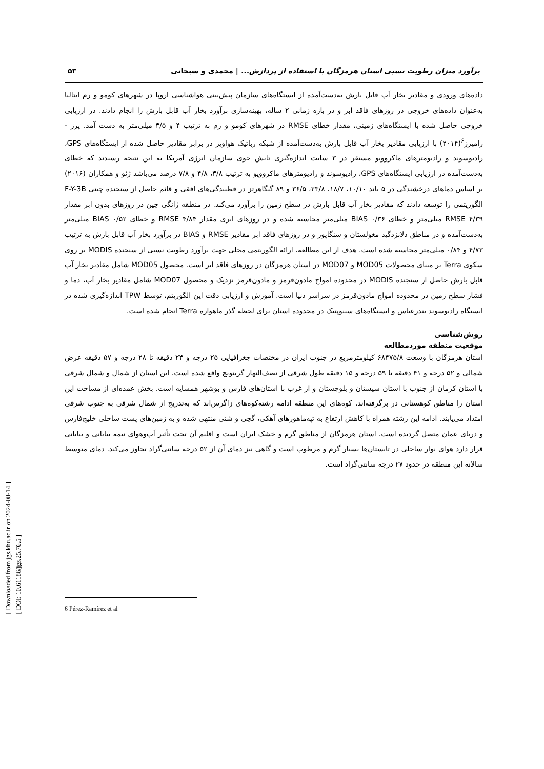[ Downloaded from jgs.khu.ac.ir on 2024-08-14 ]
[ DOI: 10.61186/jgs.25.76.5 ]
برآورد میزان رطوبت نسبی استان هرمزگان با استفاده از پردازش... | محمدی و سبحانی ۵۳
داده‌های ورودی و مقادیر بخار آب قابل بارش به‌دست‌آمده از ایستگاه‌های سازمان پیش‌بینی هواشناسی اروپا در شهرهای کومو و رم ایتالیا به‌عنوان داده‌های خروجی در روزهای فاقد ابر و در بازه زمانی ۲ ساله، بهینه‌سازی برآورد بخار آب قابل بارش را انجام دادند. در ارزیابی خروجی حاصل شده با ایستگاه‌های زمینی، مقدار خطای RMSE در شهرهای کومو و رم به ترتیب ۴ و ۳/۵ میلی‌متر به دست آمد. پرز - رامیرز<sup>۶</sup>(۲۰۱۴) با ارزیابی مقادیر بخار آب قابل بارش به‌دست‌آمده از شبکه رباتیک هواویز در برابر مقادیر حاصل شده از ایستگاه‌های GPS، رادیوسوند و رادیومترهای ماکروویو مستقر در ۳ سایت اندازه‌گیری تابش جوی سازمان انرژی آمریکا به این نتیجه رسیدند که خطای به‌دست‌آمده در ارزیابی ایستگاه‌های GPS، رادیوسوند و رادیومترهای ماکروویو به ترتیب ۳/۸، ۴/۸ و ۷/۸ درصد می‌باشد ژئو و همکاران (۲۰۱۶) بر اساس دماهای درخشندگی در ۵ باند ۱۰/۱۰، ۱۸/۷، ۲۳/۸، ۳۶/۵ و ۸۹ گیگاهرتز در قطبیدگی‌های افقی و قائم حاصل از سنجنده چینی F-Y-3B الگوریتمی را توسعه دادند که مقادیر بخار آب قابل بارش در سطح زمین را برآورد می‌کند. در منطقه ژانگی چین در روزهای بدون ابر مقدار RMSE ۴/۳۹ میلی‌متر و خطای BIAS ۰/۳۶ میلی‌متر محاسبه شده و در روزهای ابری مقدار RMSE ۴/۸۴ و خطای BIAS ۰/۵۲ میلی‌متر به‌دست‌آمده و در مناطق دلانزدگید مغولستان و سنگاپور و در روزهای فاقد ابر مقادیر RMSE و BIAS در برآورد بخار آب قابل بارش به ترتیب ۴/۷۳ و ۰/۸۴ میلی‌متر محاسبه شده است. هدف از این مطالعه، ارائه الگوریتمی محلی جهت برآورد رطوبت نسبی از سنجنده MODIS بر روی سکوی Terra بر مبنای محصولات MOD05 و MOD07 در استان هرمزگان در روزهای فاقد ابر است. محصول MOD05 شامل مقادیر بخار آب قابل بارش حاصل از سنجنده MODIS در محدوده امواج مادون‌قرمز و مادون‌قرمز نزدیک و محصول MOD07 شامل مقادیر بخار آب، دما و فشار سطح زمین در محدوده امواج مادون‌قرمز در سراسر دنیا است. آموزش و ارزیابی دقت این الگوریتم، توسط TPW اندازه‌گیری شده در ایستگاه رادیوسوند بندرعباس و ایستگاه‌های سینوپتیک در محدوده استان برای لحظه گذر ماهواره Terra انجام شده است.
روش‌شناسی
موقعیت منطقه موردمطالعه
استان هرمزگان با وسعت ۶۸۴۷۵/۸ کیلومترمربع در جنوب ایران در مختصات جغرافیایی ۲۵ درجه و ۲۳ دقیقه تا ۲۸ درجه و ۵۷ دقیقه عرض شمالی و ۵۲ درجه و ۴۱ دقیقه تا ۵۹ درجه و ۱۵ دقیقه طول شرقی از نصف‌النهار گرینویچ واقع شده است. این استان از شمال و شمال شرقی با استان کرمان از جنوب با استان سیستان و بلوچستان و از غرب با استان‌های فارس و بوشهر همسایه است. بخش عمده‌ای از مساحت این استان را مناطق کوهستانی در برگرفته‌اند. کوه‌های این منطقه ادامه رشته‌کوه‌های زاگرس‌اند که به‌تدریج از شمال شرقی به جنوب شرقی امتداد می‌یابند. ادامه این رشته همراه با کاهش ارتفاع به تپه‌ماهورهای آهکی، گچی و شنی منتهی شده و به زمین‌های پست ساحلی خلیج‌فارس و دریای عمان متصل گردیده است. استان هرمزگان از مناطق گرم و خشک ایران است و اقلیم آن تحت تأثیر آب‌وهوای نیمه بیابانی و بیابانی قرار دارد هوای نوار ساحلی در تابستان‌ها بسیار گرم و مرطوب است و گاهی نیز دمای آن از ۵۲ درجه سانتی‌گراد تجاوز می‌کند. دمای متوسط سالانه این منطقه در حدود ۲۷ درجه سانتی‌گراد است.
6 Pérez-Ramírez et al